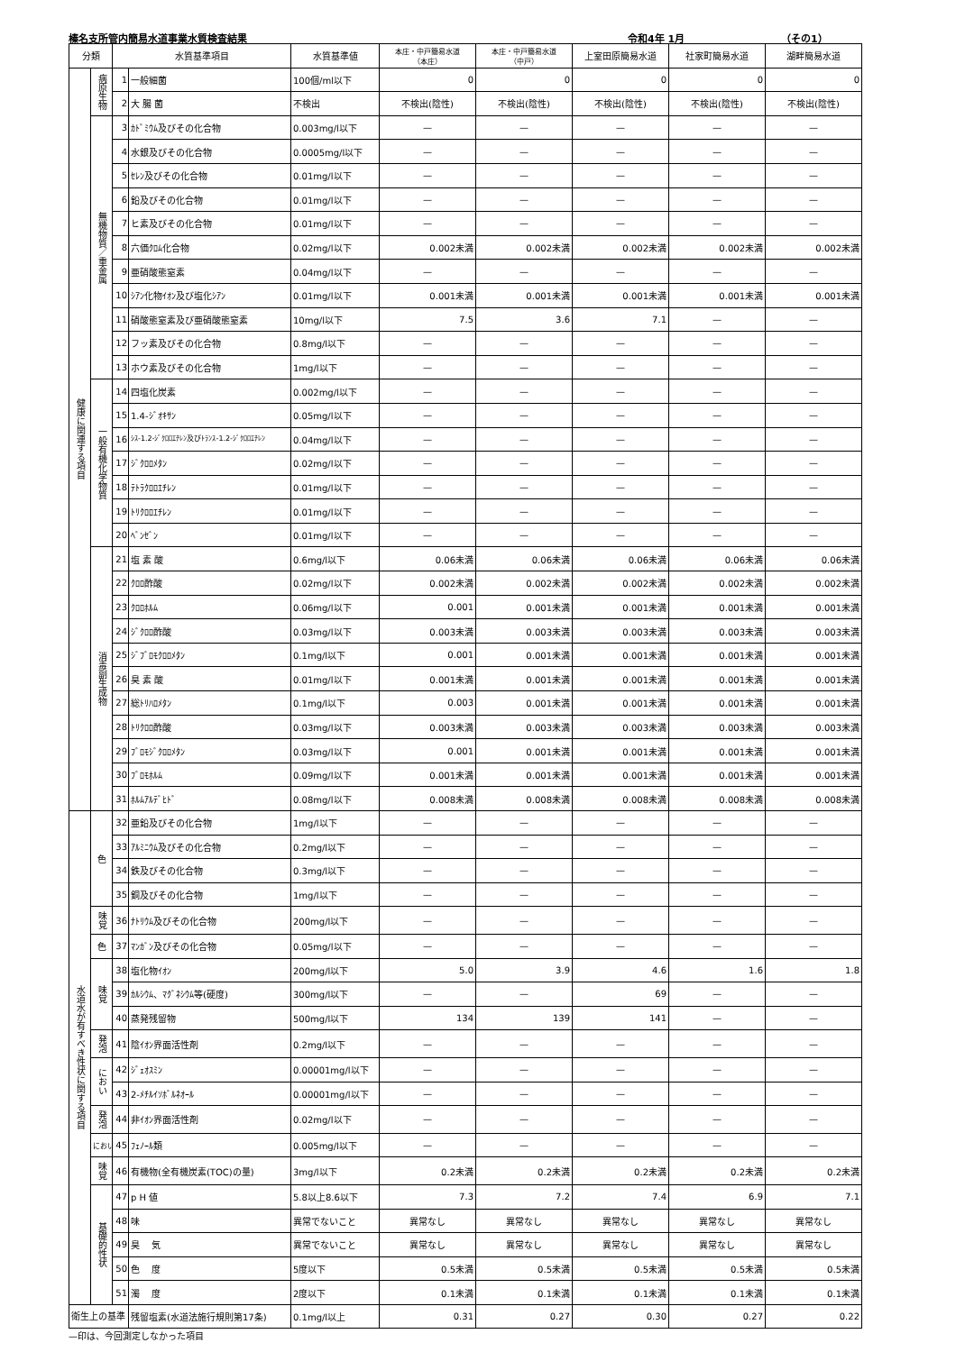榛名支所管内簡易水道事業水質検査結果 令和4年 1月 （その1）
| 分類 | | 水質基準項目 | | 水質基準値 | 本庄・中戸簡易水道 （本庄） | 本庄・中戸簡易水道 （中戸） | 上室田原簡易水道 | 社家町簡易水道 | 湖畔簡易水道 |
| --- | --- | --- | --- | --- | --- | --- | --- | --- | --- |
| 健康に関連する項目 | 病原生物 | 1 | 一般細菌 | 100個/ml以下 | 0 | 0 | 0 | 0 | 0 |
| | | 2 | 大 腸 菌 | 不検出 | 不検出(陰性) | 不検出(陰性) | 不検出(陰性) | 不検出(陰性) | 不検出(陰性) |
| | 無機物質／重金属 | 3 | ｶﾄﾞﾐｳﾑ及びその化合物 | 0.003mg/l以下 | — | — | — | — | — |
| | | 4 | 水銀及びその化合物 | 0.0005mg/l以下 | — | — | — | — | — |
| | | 5 | ｾﾚﾝ及びその化合物 | 0.01mg/l以下 | — | — | — | — | — |
| | | 6 | 鉛及びその化合物 | 0.01mg/l以下 | — | — | — | — | — |
| | | 7 | ヒ素及びその化合物 | 0.01mg/l以下 | — | — | — | — | — |
| | | 8 | 六価ｸﾛﾑ化合物 | 0.02mg/l以下 | 0.002未満 | 0.002未満 | 0.002未満 | 0.002未満 | 0.002未満 |
| | | 9 | 亜硝酸態窒素 | 0.04mg/l以下 | — | — | — | — | — |
| | | 10 | ｼｱﾝ化物ｲｵﾝ及び塩化ｼｱﾝ | 0.01mg/l以下 | 0.001未満 | 0.001未満 | 0.001未満 | 0.001未満 | 0.001未満 |
| | | 11 | 硝酸態窒素及び亜硝酸態窒素 | 10mg/l以下 | 7.5 | 3.6 | 7.1 | — | — |
| | | 12 | フッ素及びその化合物 | 0.8mg/l以下 | — | — | — | — | — |
| | | 13 | ホウ素及びその化合物 | 1mg/l以下 | — | — | — | — | — |
| | 一般有機化学物質 | 14 | 四塩化炭素 | 0.002mg/l以下 | — | — | — | — | — |
| | | 15 | 1.4-ｼﾞｵｷｻﾝ | 0.05mg/l以下 | — | — | — | — | — |
| | | 16 | ｼｽ-1.2-ｼﾞｸﾛﾛｴﾁﾚﾝ及びﾄﾗﾝｽ-1.2-ｼﾞｸﾛﾛｴﾁﾚﾝ | 0.04mg/l以下 | — | — | — | — | — |
| | | 17 | ｼﾞｸﾛﾛﾒﾀﾝ | 0.02mg/l以下 | — | — | — | — | — |
| | | 18 | ﾃﾄﾗｸﾛﾛｴﾁﾚﾝ | 0.01mg/l以下 | — | — | — | — | — |
| | | 19 | ﾄﾘｸﾛﾛｴﾁﾚﾝ | 0.01mg/l以下 | — | — | — | — | — |
| | | 20 | ﾍﾞﾝｾﾞﾝ | 0.01mg/l以下 | — | — | — | — | — |
| | 消毒副生成物 | 21 | 塩 素 酸 | 0.6mg/l以下 | 0.06未満 | 0.06未満 | 0.06未満 | 0.06未満 | 0.06未満 |
| | | 22 | ｸﾛﾛ酢酸 | 0.02mg/l以下 | 0.002未満 | 0.002未満 | 0.002未満 | 0.002未満 | 0.002未満 |
| | | 23 | ｸﾛﾛﾎﾙﾑ | 0.06mg/l以下 | 0.001 | 0.001未満 | 0.001未満 | 0.001未満 | 0.001未満 |
| | | 24 | ｼﾞｸﾛﾛ酢酸 | 0.03mg/l以下 | 0.003未満 | 0.003未満 | 0.003未満 | 0.003未満 | 0.003未満 |
| | | 25 | ｼﾞﾌﾞﾛﾓｸﾛﾛﾒﾀﾝ | 0.1mg/l以下 | 0.001 | 0.001未満 | 0.001未満 | 0.001未満 | 0.001未満 |
| | | 26 | 臭 素 酸 | 0.01mg/l以下 | 0.001未満 | 0.001未満 | 0.001未満 | 0.001未満 | 0.001未満 |
| | | 27 | 総ﾄﾘﾊﾛﾒﾀﾝ | 0.1mg/l以下 | 0.003 | 0.001未満 | 0.001未満 | 0.001未満 | 0.001未満 |
| | | 28 | ﾄﾘｸﾛﾛ酢酸 | 0.03mg/l以下 | 0.003未満 | 0.003未満 | 0.003未満 | 0.003未満 | 0.003未満 |
| | | 29 | ﾌﾞﾛﾓｼﾞｸﾛﾛﾒﾀﾝ | 0.03mg/l以下 | 0.001 | 0.001未満 | 0.001未満 | 0.001未満 | 0.001未満 |
| | | 30 | ﾌﾞﾛﾓﾎﾙﾑ | 0.09mg/l以下 | 0.001未満 | 0.001未満 | 0.001未満 | 0.001未満 | 0.001未満 |
| | | 31 | ﾎﾙﾑｱﾙﾃﾞﾋﾄﾞ | 0.08mg/l以下 | 0.008未満 | 0.008未満 | 0.008未満 | 0.008未満 | 0.008未満 |
| 水道水が有すべき性状に関する項目 | 色 | 32 | 亜鉛及びその化合物 | 1mg/l以下 | — | — | — | — | — |
| | | 33 | ｱﾙﾐﾆｳﾑ及びその化合物 | 0.2mg/l以下 | — | — | — | — | — |
| | | 34 | 鉄及びその化合物 | 0.3mg/l以下 | — | — | — | — | — |
| | | 35 | 銅及びその化合物 | 1mg/l以下 | — | — | — | — | — |
| | 味覚 | 36 | ﾅﾄﾘｳﾑ及びその化合物 | 200mg/l以下 | — | — | — | — | — |
| | 色 | 37 | ﾏﾝｶﾞﾝ及びその化合物 | 0.05mg/l以下 | — | — | — | — | — |
| | 味覚 | 38 | 塩化物ｲｵﾝ | 200mg/l以下 | 5.0 | 3.9 | 4.6 | 1.6 | 1.8 |
| | | 39 | ｶﾙｼｳﾑ、ﾏｸﾞﾈｼｳﾑ等(硬度) | 300mg/l以下 | — | — | 69 | — | — |
| | | 40 | 蒸発残留物 | 500mg/l以下 | 134 | 139 | 141 | — | — |
| | 発泡 | 41 | 陰ｲｵﾝ界面活性剤 | 0.2mg/l以下 | — | — | — | — | — |
| | におい | 42 | ｼﾞｪｵｽﾐﾝ | 0.00001mg/l以下 | — | — | — | — | — |
| | | 43 | 2-ﾒﾁﾙｲｿﾎﾞﾙﾈｵｰﾙ | 0.00001mg/l以下 | — | — | — | — | — |
| | 発泡 | 44 | 非ｲｵﾝ界面活性剤 | 0.02mg/l以下 | — | — | — | — | — |
| | におい | 45 | ﾌｪﾉｰﾙ類 | 0.005mg/l以下 | — | — | — | — | — |
| | 味覚 | 46 | 有機物(全有機炭素(TOC)の量) | 3mg/l以下 | 0.2未満 | 0.2未満 | 0.2未満 | 0.2未満 | 0.2未満 |
| | 基礎的性状 | 47 | p H 値 | 5.8以上8.6以下 | 7.3 | 7.2 | 7.4 | 6.9 | 7.1 |
| | | 48 | 味 | 異常でないこと | 異常なし | 異常なし | 異常なし | 異常なし | 異常なし |
| | | 49 | 臭 気 | 異常でないこと | 異常なし | 異常なし | 異常なし | 異常なし | 異常なし |
| | | 50 | 色 度 | 5度以下 | 0.5未満 | 0.5未満 | 0.5未満 | 0.5未満 | 0.5未満 |
| | | 51 | 濁 度 | 2度以下 | 0.1未満 | 0.1未満 | 0.1未満 | 0.1未満 | 0.1未満 |
| 衛生上の基準 | | | 残留塩素(水道法施行規則第17条) | 0.1mg/l以上 | 0.31 | 0.27 | 0.30 | 0.27 | 0.22 |
—印は、今回測定しなかった項目